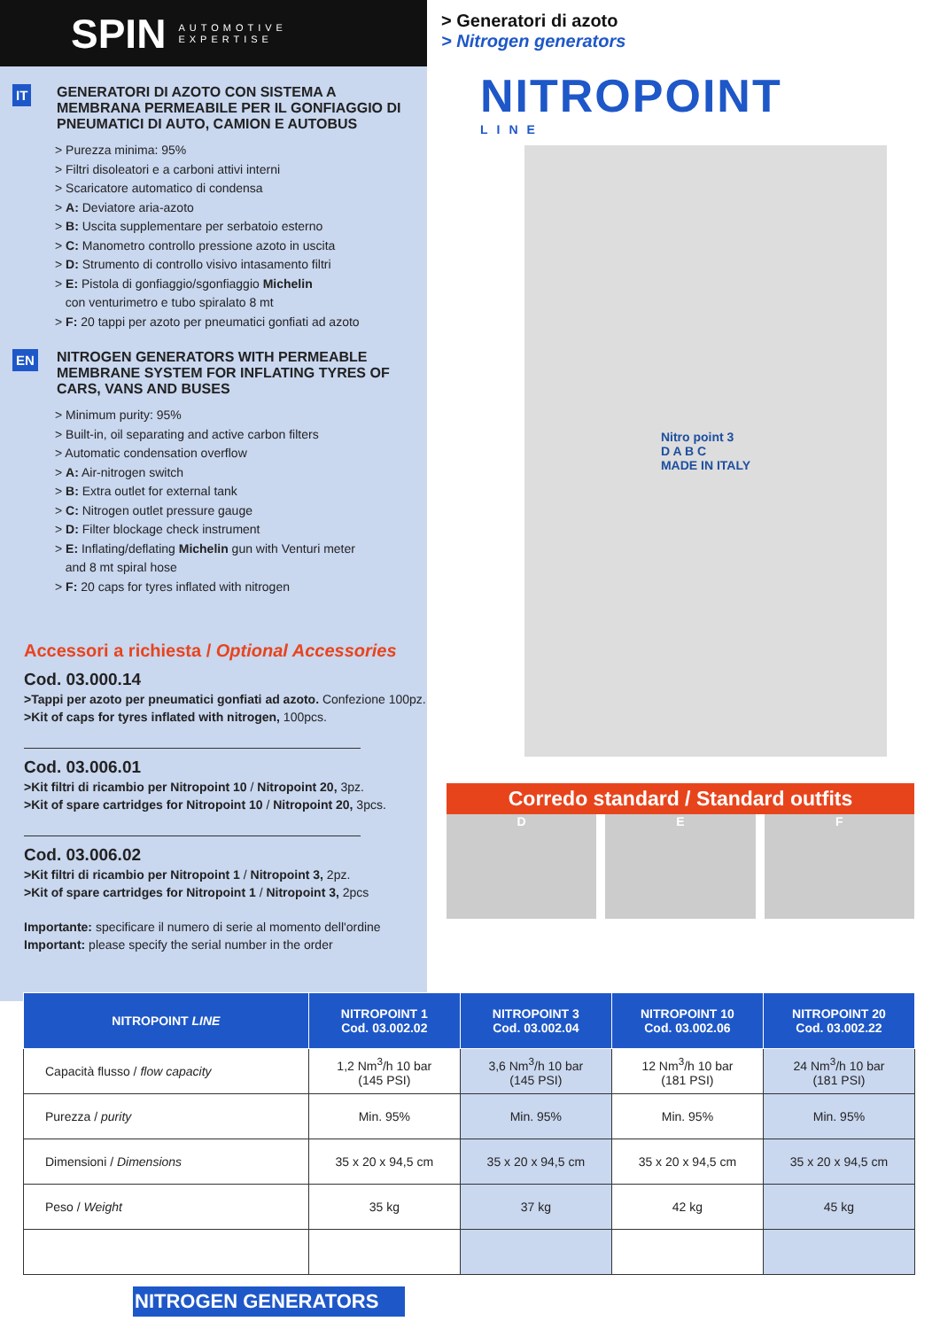SPIN AUTOMOTIVE
EXPERTISE
IT GENERATORI DI AZOTO CON SISTEMA A MEMBRANA PERMEABILE PER IL GONFIAGGIO DI PNEUMATICI DI AUTO, CAMION E AUTOBUS
> Purezza minima: 95%
> Filtri disoleatori e a carboni attivi interni
> Scaricatore automatico di condensa
> A: Deviatore aria-azoto
> B: Uscita supplementare per serbatoio esterno
> C: Manometro controllo pressione azoto in uscita
> D: Strumento di controllo visivo intasamento filtri
> E: Pistola di gonfiaggio/sgonfiaggio Michelin
con venturimetro e tubo spiralato 8 mt
> F: 20 tappi per azoto per pneumatici gonfiati ad azoto
EN NITROGEN GENERATORS WITH PERMEABLE MEMBRANE SYSTEM FOR INFLATING TYRES OF CARS, VANS AND BUSES
> Minimum purity: 95%
> Built-in, oil separating and active carbon filters
> Automatic condensation overflow
> A: Air-nitrogen switch
> B: Extra outlet for external tank
> C: Nitrogen outlet pressure gauge
> D: Filter blockage check instrument
> E: Inflating/deflating Michelin gun with Venturi meter
and 8 mt spiral hose
> F: 20 caps for tyres inflated with nitrogen
Accessori a richiesta / Optional Accessories
Cod. 03.000.14
>Tappi per azoto per pneumatici gonfiati ad azoto. Confezione 100pz.
>Kit of caps for tyres inflated with nitrogen, 100pcs.
Cod. 03.006.01
>Kit filtri di ricambio per Nitropoint 10 / Nitropoint 20, 3pz.
>Kit of spare cartridges for Nitropoint 10 / Nitropoint 20, 3pcs.
Cod. 03.006.02
>Kit filtri di ricambio per Nitropoint 1 / Nitropoint 3, 2pz.
>Kit of spare cartridges for Nitropoint 1 / Nitropoint 3, 2pcs
Importante: specificare il numero di serie al momento dell'ordine
Important: please specify the serial number in the order
> Generatori di azoto
> Nitrogen generators
NITROPOINT
LINE
Nitro point 3
D A B C
MADE IN ITALY
Corredo standard / Standard outfits
D E F
| NITROPOINT LINE | NITROPOINT 1 Cod. 03.002.02 | NITROPOINT 3 Cod. 03.002.04 | NITROPOINT 10 Cod. 03.002.06 | NITROPOINT 20 Cod. 03.002.22 |
| --- | --- | --- | --- | --- |
| Capacità flusso / flow capacity | 1,2 Nm<sup>3</sup>/h 10 bar (145 PSI) | 3,6 Nm<sup>3</sup>/h 10 bar (145 PSI) | 12 Nm<sup>3</sup>/h 10 bar (181 PSI) | 24 Nm<sup>3</sup>/h 10 bar (181 PSI) |
| Purezza / purity | Min. 95% | Min. 95% | Min. 95% | Min. 95% |
| Dimensioni / Dimensions | 35 x 20 x 94,5 cm | 35 x 20 x 94,5 cm | 35 x 20 x 94,5 cm | 35 x 20 x 94,5 cm |
| Peso / Weight | 35 kg | 37 kg | 42 kg | 45 kg |
NITROGEN GENERATORS